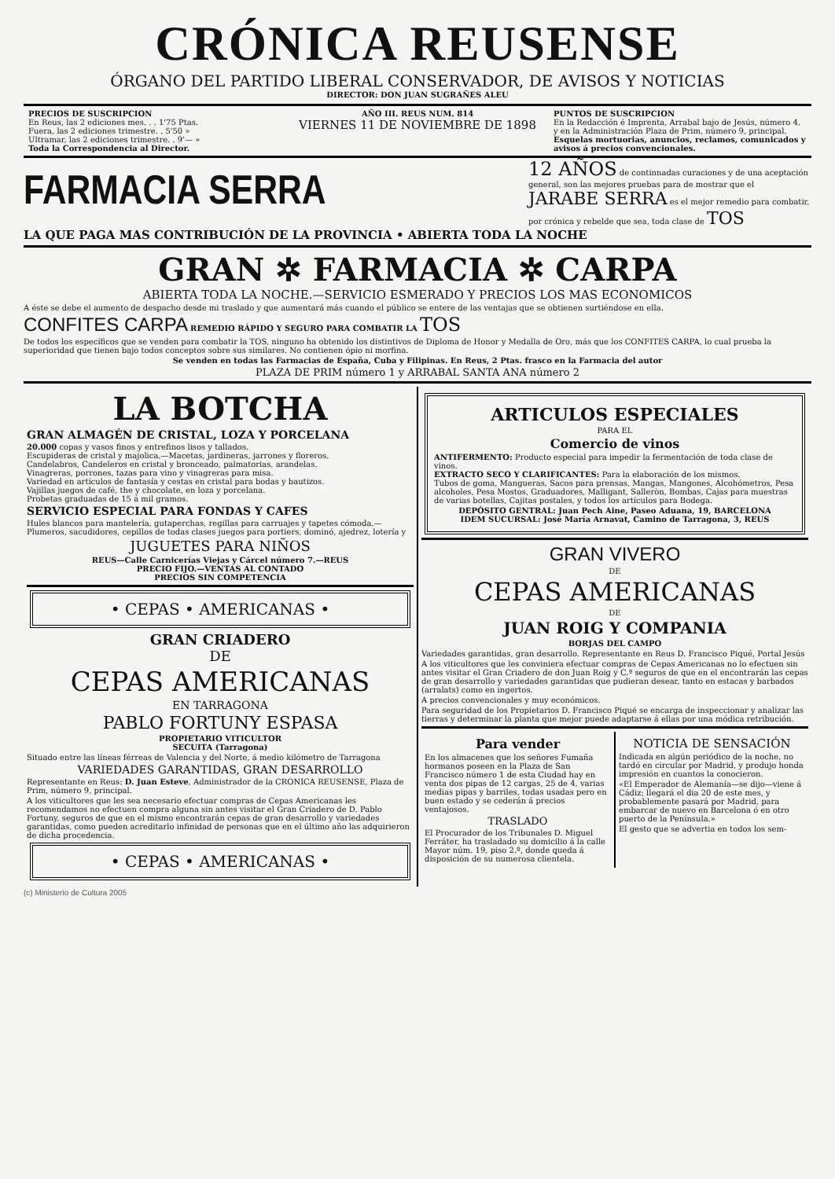CRÓNICA REUSENSE
ÓRGANO DEL PARTIDO LIBERAL CONSERVADOR, DE AVISOS Y NOTICIAS
DIRECTOR: DON JUAN SUGRAÑES ALEU
PRECIOS DE SUSCRIPCION
En Reus, las 2 ediciones mes. . . 1'75 Ptas.
Fuera, las 2 ediciones trimestre. . 5'50 »
Ultramar, las 2 ediciones trimestre. . 9'— »
Toda la Correspondencia al Director.
AÑO III. REUS NUM. 814
VIERNES 11 DE NOVIEMBRE DE 1898
PUNTOS DE SUSCRIPCION
En la Redacción é Imprenta, Arrabal bajo de Jesús, número 4, y en la Administración Plaza de Prim, número 9, principal.
Esquelas mortuorias, anuncios, reclamos, comunicados y avisos á precios convencionales.
FARMACIA SERRA
12 AÑOS de continnadas curaciones y de una aceptación general, son las mejores pruebas para de mostrar que el JARABE SERRA es el mejor remedio para combatir, por crónica y rebelde que sea, toda clase de TOS
LA QUE PAGA MAS CONTRIBUCIÓN DE LA PROVINCIA • ABIERTA TODA LA NOCHE
GRAN ✲ FARMACIA ✲ CARPA
ABIERTA TODA LA NOCHE.—SERVICIO ESMERADO Y PRECIOS LOS MAS ECONOMICOS
A éste se debe el aumento de despacho desde mi traslado y que aumentará más cuando el público se entere de las ventajas que se obtienen surtiéndose en ella.
CONFITES CARPA REMEDIO RÁPIDO Y SEGURO PARA COMBATIR LA TOS
De todos los específicos que se venden para combatir la TOS, ninguno ha obtenido los distintivos de Diploma de Honor y Medalla de Oro, más que los CONFITES CARPA, lo cual prueba la superioridad que tienen bajo todos conceptos sobre sus similares. No contienen ópio ni morfina.
Se venden en todas las Farmacias de España, Cuba y Filipinas. En Reus, 2 Ptas. frasco en la Farmacia del autor
PLAZA DE PRIM número 1 y ARRABAL SANTA ANA número 2
LA BOTCHA
GRAN ALMAGÉN DE CRISTAL, LOZA Y PORCELANA
20.000 copas y vasos finos y entrefinos lisos y tallados.
Escupideras de cristal y majolica.—Macetas, jardineras, jarrones y floreros.
Candelabros, Candeleros en cristal y bronceado, palmatorias, arandelas.
Vinagreras, porrones, tazas para vino y vinagreras para misa.
Variedad en artículos de fantasía y cestas en cristal para bodas y bautizos.
Vajillas juegos de café, the y chocolate, en loza y porcelana.
Probetas graduadas de 15 á mil gramos.
SERVICIO ESPECIAL PARA FONDAS Y CAFES
Hules blancos para mantelería, gutaperchas, regillas para carruajes y tapetes cómoda.—Plumeros, sacudidores, cepillos de todas clases juegos para portiers, dominó, ajedrez, lotería y
JUGUETES PARA NIÑOS
REUS—Calle Carnicerías Viejas y Cárcel número 7.—REUS
PRECIO FIJO.—VENTAS AL CONTADO
PRECIOS SIN COMPETENCIA
• CEPAS • AMERICANAS •
GRAN CRIADERO
DE
CEPAS AMERICANAS
EN TARRAGONA
PABLO FORTUNY ESPASA
PROPIETARIO VITICULTOR
SECUITA (Tarragona)
Situado entre las líneas férreas de Valencia y del Norte, á medio kilómetro de Tarragona
VARIEDADES GARANTIDAS, GRAN DESARROLLO
Representante en Reus: D. Juan Esteve, Administrador de la CRONICA REUSENSE, Plaza de Prim, número 9, principal.
A los viticultores que les sea necesario efectuar compras de Cepas Americanas les recomendamos no efectuen compra alguna sin antes visitar el Gran Criadero de D. Pablo Fortuny, seguros de que en el mismo encontrarán cepas de gran desarrollo y variedades garantidas, como pueden acreditarlo infinidad de personas que en el último año las adquirieron de dicha procedencia.
• CEPAS • AMERICANAS •
ARTICULOS ESPECIALES
PARA EL
Comercio de vinos
ANTIFERMENTO: Producto especial para impedir la fermentación de toda clase de vinos.
EXTRACTO SECO Y CLARIFICANTES: Para la elaboración de los mismos.
Tubos de goma, Mangueras, Sacos para prensas, Mangas, Mangones, Alcohómetros, Pesa alcoholes, Pesa Mostos, Graduadores, Malligant, Salleròn, Bombas, Cajas para muestras de varias botellas, Cajitas postales, y todos los artículos para Bodega.
DEPÓSITO GENTRAL: Juan Pech Aine, Paseo Aduana, 19, BARCELONA
IDEM SUCURSAL: José María Arnavat, Camino de Tarragona, 3, REUS
GRAN VIVERO
DE
CEPAS AMERICANAS
DE
JUAN ROIG Y COMPANIA
BORJAS DEL CAMPO
Variedades garantidas, gran desarrollo. Representante en Reus D. Francisco Piqué, Portal Jesús
A los viticultores que les conviniera efectuar compras de Cepas Americanas no lo efectuen sin antes visitar el Gran Criadero de don Juan Roig y C.ª seguros de que en el encontrarán las cepas de gran desarrollo y variedades garantidas que pudieran desear, tanto en estacas y barbados (arralats) como en ingertos.
A precios convencionales y muy económicos.
Para seguridad de los Propietarios D. Francisco Piqué se encarga de inspeccionar y analizar las tierras y determinar la planta que mejor puede adaptarse á ellas por una módica retribución.
Para vender
En los almacenes que los señores Fumaña hormanos poseen en la Plaza de San Francisco número 1 de esta Ciudad hay en venta dos pipas de 12 cargas, 25 de 4, varias medias pipas y barriles, todas usadas pero en buen estado y se cederán á precios ventajosos.
TRASLADO
El Procurador de los Tribunales D. Miguel Ferráter, ha trasladado su domicilio á la calle Mayor núm. 19, piso 2.º, donde queda á disposición de su numerosa clientela.
NOTICIA DE SENSACIÓN
Indicada en algún periódico de la noche, no tardó en circular por Madrid, y produjo honda impresión en cuantos la conocieron.
«El Emperador de Alemanía—se dijo—viene á Cádiz; llegará el dia 20 de este mes, y probablemente pasará por Madrid, para embarcar de nuevo en Barcelona ó en otro puerto de la Península.»
El gesto que se advertia en todos los sem-
(c) Ministerio de Cultura 2005